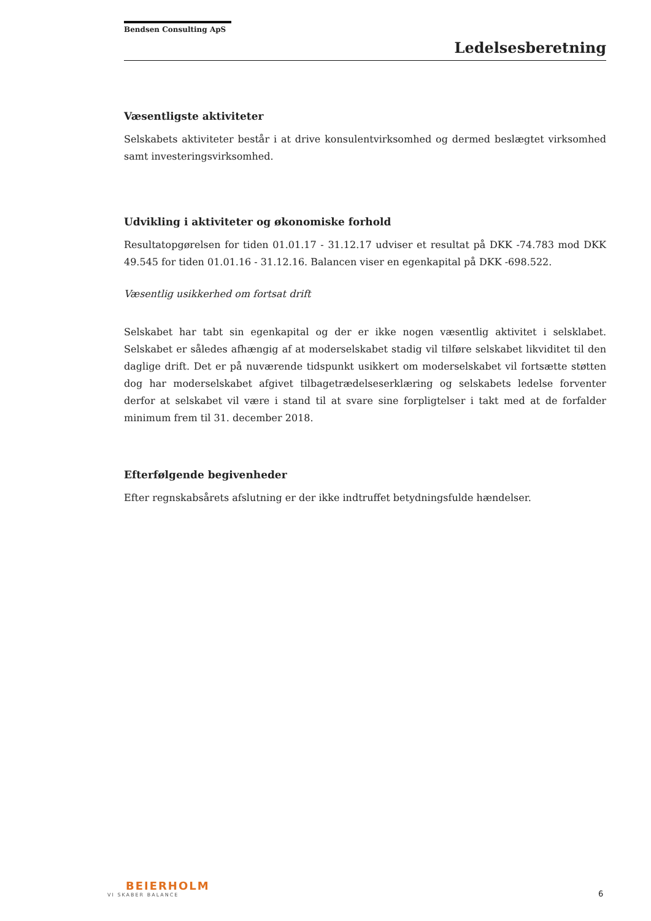Bendsen Consulting ApS
Ledelsesberetning
Væsentligste aktiviteter
Selskabets aktiviteter består i at drive konsulentvirksomhed og dermed beslægtet virksomhed samt investeringsvirksomhed.
Udvikling i aktiviteter og økonomiske forhold
Resultatopgørelsen for tiden 01.01.17 - 31.12.17 udviser et resultat på DKK -74.783 mod DKK 49.545 for tiden 01.01.16 - 31.12.16. Balancen viser en egenkapital på DKK -698.522.
Væsentlig usikkerhed om fortsat drift
Selskabet har tabt sin egenkapital og der er ikke nogen væsentlig aktivitet i selsklabet. Selskabet er således afhængig af at moderselskabet stadig vil tilføre selskabet likviditet til den daglige drift. Det er på nuværende tidspunkt usikkert om moderselskabet vil fortsætte støtten dog har moderselskabet afgivet tilbagetrædelseserklæring og selskabets ledelse forventer derfor at selskabet vil være i stand til at svare sine forpligtelser i takt med at de forfalder minimum frem til 31. december 2018.
Efterfølgende begivenheder
Efter regnskabsårets afslutning er der ikke indtruffet betydningsfulde hændelser.
BEIERHOLM
VI SKABER BALANCE
6